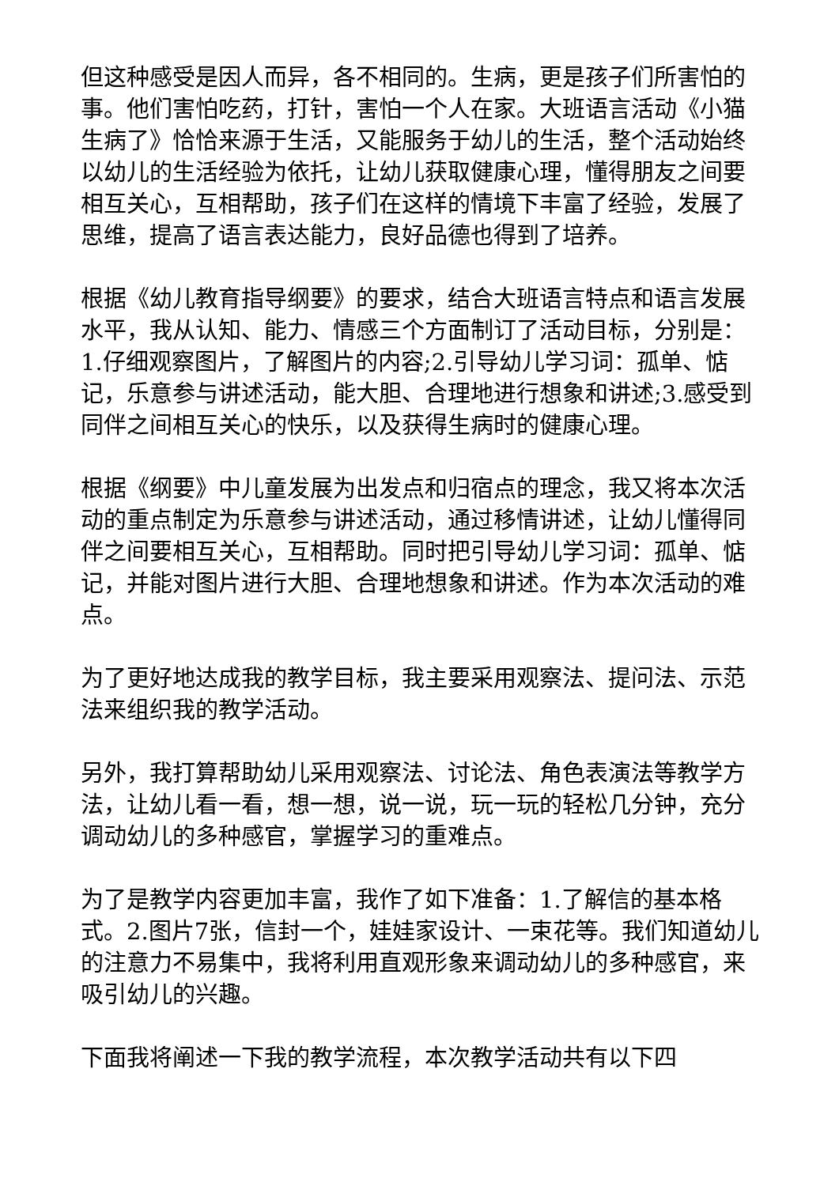但这种感受是因人而异，各不相同的。生病，更是孩子们所害怕的事。他们害怕吃药，打针，害怕一个人在家。大班语言活动《小猫生病了》恰恰来源于生活，又能服务于幼儿的生活，整个活动始终以幼儿的生活经验为依托，让幼儿获取健康心理，懂得朋友之间要相互关心，互相帮助，孩子们在这样的情境下丰富了经验，发展了思维，提高了语言表达能力，良好品德也得到了培养。
根据《幼儿教育指导纲要》的要求，结合大班语言特点和语言发展水平，我从认知、能力、情感三个方面制订了活动目标，分别是：1.仔细观察图片，了解图片的内容;2.引导幼儿学习词：孤单、惦记，乐意参与讲述活动，能大胆、合理地进行想象和讲述;3.感受到同伴之间相互关心的快乐，以及获得生病时的健康心理。
根据《纲要》中儿童发展为出发点和归宿点的理念，我又将本次活动的重点制定为乐意参与讲述活动，通过移情讲述，让幼儿懂得同伴之间要相互关心，互相帮助。同时把引导幼儿学习词：孤单、惦记，并能对图片进行大胆、合理地想象和讲述。作为本次活动的难点。
为了更好地达成我的教学目标，我主要采用观察法、提问法、示范法来组织我的教学活动。
另外，我打算帮助幼儿采用观察法、讨论法、角色表演法等教学方法，让幼儿看一看，想一想，说一说，玩一玩的轻松几分钟，充分调动幼儿的多种感官，掌握学习的重难点。
为了是教学内容更加丰富，我作了如下准备：1.了解信的基本格式。2.图片7张，信封一个，娃娃家设计、一束花等。我们知道幼儿的注意力不易集中，我将利用直观形象来调动幼儿的多种感官，来吸引幼儿的兴趣。
下面我将阐述一下我的教学流程，本次教学活动共有以下四